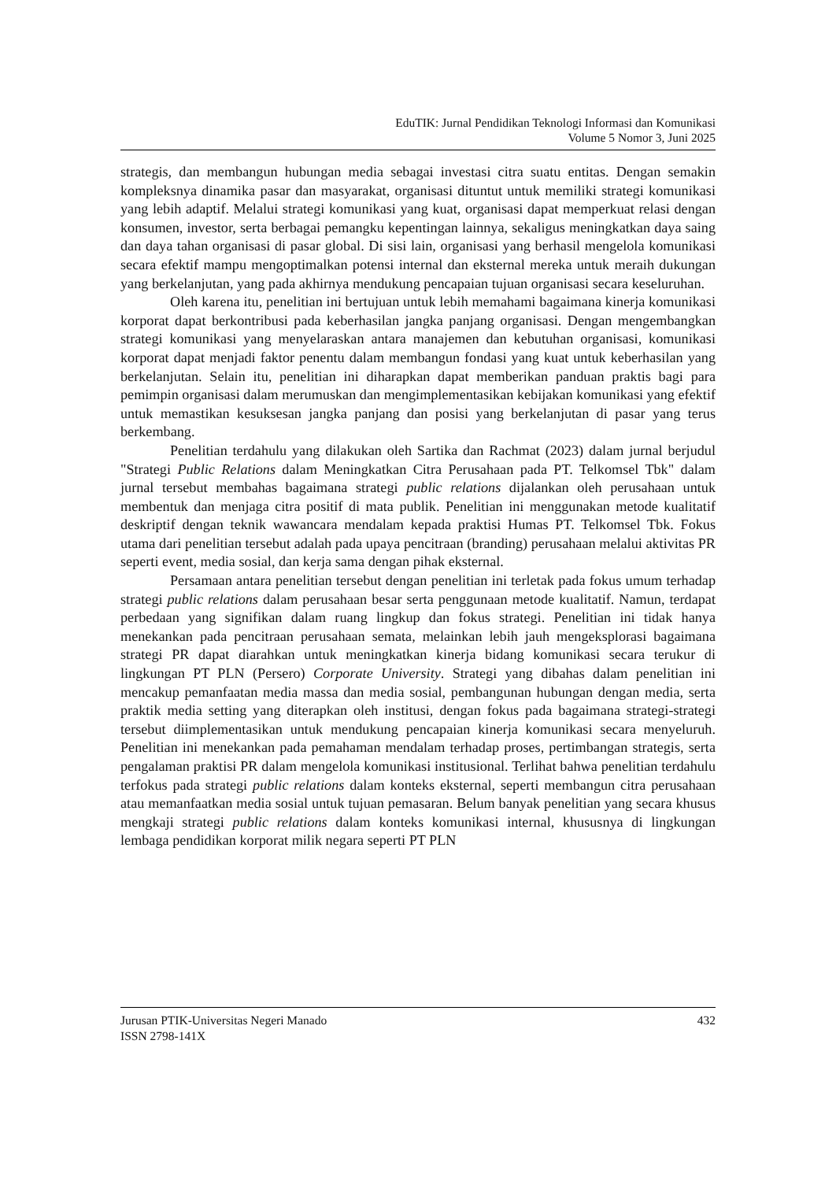EduTIK: Jurnal Pendidikan Teknologi Informasi dan Komunikasi
Volume 5 Nomor 3, Juni 2025
strategis, dan membangun hubungan media sebagai investasi citra suatu entitas. Dengan semakin kompleksnya dinamika pasar dan masyarakat, organisasi dituntut untuk memiliki strategi komunikasi yang lebih adaptif. Melalui strategi komunikasi yang kuat, organisasi dapat memperkuat relasi dengan konsumen, investor, serta berbagai pemangku kepentingan lainnya, sekaligus meningkatkan daya saing dan daya tahan organisasi di pasar global. Di sisi lain, organisasi yang berhasil mengelola komunikasi secara efektif mampu mengoptimalkan potensi internal dan eksternal mereka untuk meraih dukungan yang berkelanjutan, yang pada akhirnya mendukung pencapaian tujuan organisasi secara keseluruhan.
Oleh karena itu, penelitian ini bertujuan untuk lebih memahami bagaimana kinerja komunikasi korporat dapat berkontribusi pada keberhasilan jangka panjang organisasi. Dengan mengembangkan strategi komunikasi yang menyelaraskan antara manajemen dan kebutuhan organisasi, komunikasi korporat dapat menjadi faktor penentu dalam membangun fondasi yang kuat untuk keberhasilan yang berkelanjutan. Selain itu, penelitian ini diharapkan dapat memberikan panduan praktis bagi para pemimpin organisasi dalam merumuskan dan mengimplementasikan kebijakan komunikasi yang efektif untuk memastikan kesuksesan jangka panjang dan posisi yang berkelanjutan di pasar yang terus berkembang.
Penelitian terdahulu yang dilakukan oleh Sartika dan Rachmat (2023) dalam jurnal berjudul "Strategi Public Relations dalam Meningkatkan Citra Perusahaan pada PT. Telkomsel Tbk" dalam jurnal tersebut membahas bagaimana strategi public relations dijalankan oleh perusahaan untuk membentuk dan menjaga citra positif di mata publik. Penelitian ini menggunakan metode kualitatif deskriptif dengan teknik wawancara mendalam kepada praktisi Humas PT. Telkomsel Tbk. Fokus utama dari penelitian tersebut adalah pada upaya pencitraan (branding) perusahaan melalui aktivitas PR seperti event, media sosial, dan kerja sama dengan pihak eksternal.
Persamaan antara penelitian tersebut dengan penelitian ini terletak pada fokus umum terhadap strategi public relations dalam perusahaan besar serta penggunaan metode kualitatif. Namun, terdapat perbedaan yang signifikan dalam ruang lingkup dan fokus strategi. Penelitian ini tidak hanya menekankan pada pencitraan perusahaan semata, melainkan lebih jauh mengeksplorasi bagaimana strategi PR dapat diarahkan untuk meningkatkan kinerja bidang komunikasi secara terukur di lingkungan PT PLN (Persero) Corporate University. Strategi yang dibahas dalam penelitian ini mencakup pemanfaatan media massa dan media sosial, pembangunan hubungan dengan media, serta praktik media setting yang diterapkan oleh institusi, dengan fokus pada bagaimana strategi-strategi tersebut diimplementasikan untuk mendukung pencapaian kinerja komunikasi secara menyeluruh. Penelitian ini menekankan pada pemahaman mendalam terhadap proses, pertimbangan strategis, serta pengalaman praktisi PR dalam mengelola komunikasi institusional. Terlihat bahwa penelitian terdahulu terfokus pada strategi public relations dalam konteks eksternal, seperti membangun citra perusahaan atau memanfaatkan media sosial untuk tujuan pemasaran. Belum banyak penelitian yang secara khusus mengkaji strategi public relations dalam konteks komunikasi internal, khususnya di lingkungan lembaga pendidikan korporat milik negara seperti PT PLN
Jurusan PTIK-Universitas Negeri Manado 432
ISSN 2798-141X